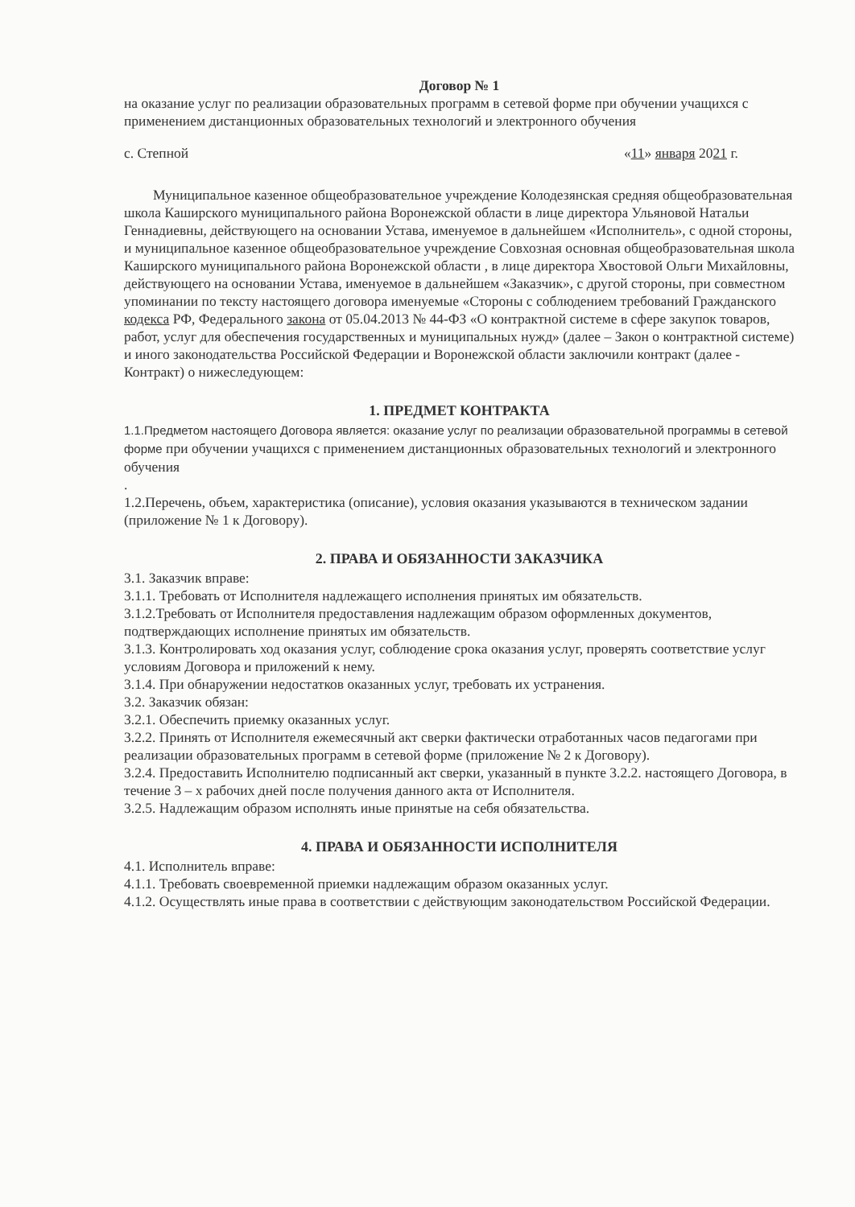Договор № 1
на оказание услуг по реализации образовательных программ в сетевой форме при обучении учащихся с применением дистанционных образовательных технологий и электронного обучения
с. Степной «11» января 2021 г.
Муниципальное казенное общеобразовательное учреждение Колодезянская средняя общеобразовательная школа Каширского муниципального района Воронежской области в лице директора Ульяновой Натальи Геннадиевны, действующего на основании Устава, именуемое в дальнейшем «Исполнитель», с одной стороны, и муниципальное казенное общеобразовательное учреждение Совхозная основная общеобразовательная школа Каширского муниципального района Воронежской области , в лице директора Хвостовой Ольги Михайловны, действующего на основании Устава, именуемое в дальнейшем «Заказчик», с другой стороны, при совместном упоминании по тексту настоящего договора именуемые «Стороны с соблюдением требований Гражданского кодекса РФ, Федерального закона от 05.04.2013 № 44-ФЗ «О контрактной системе в сфере закупок товаров, работ, услуг для обеспечения государственных и муниципальных нужд» (далее – Закон о контрактной системе) и иного законодательства Российской Федерации и Воронежской области заключили контракт (далее - Контракт) о нижеследующем:
1. ПРЕДМЕТ КОНТРАКТА
1.1.Предметом настоящего Договора является: оказание услуг по реализации образовательной программы в сетевой форме при обучении учащихся с применением дистанционных образовательных технологий и электронного обучения
.
1.2.Перечень, объем, характеристика (описание), условия оказания указываются в техническом задании (приложение № 1 к Договору).
2. ПРАВА И ОБЯЗАННОСТИ ЗАКАЗЧИКА
3.1. Заказчик вправе:
3.1.1. Требовать от Исполнителя надлежащего исполнения принятых им обязательств.
3.1.2.Требовать от Исполнителя предоставления надлежащим образом оформленных документов, подтверждающих исполнение принятых им обязательств.
3.1.3. Контролировать ход оказания услуг, соблюдение срока оказания услуг, проверять соответствие услуг условиям Договора и приложений к нему.
3.1.4. При обнаружении недостатков оказанных услуг, требовать их устранения.
3.2. Заказчик обязан:
3.2.1. Обеспечить приемку оказанных услуг.
3.2.2. Принять от Исполнителя ежемесячный акт сверки фактически отработанных часов педагогами при реализации образовательных программ в сетевой форме (приложение № 2 к Договору).
3.2.4. Предоставить Исполнителю подписанный акт сверки, указанный в пункте 3.2.2. настоящего Договора, в течение 3 – х рабочих дней после получения данного акта от Исполнителя.
3.2.5. Надлежащим образом исполнять иные принятые на себя обязательства.
4. ПРАВА И ОБЯЗАННОСТИ ИСПОЛНИТЕЛЯ
4.1. Исполнитель вправе:
4.1.1. Требовать своевременной приемки надлежащим образом оказанных услуг.
4.1.2. Осуществлять иные права в соответствии с действующим законодательством Российской Федерации.